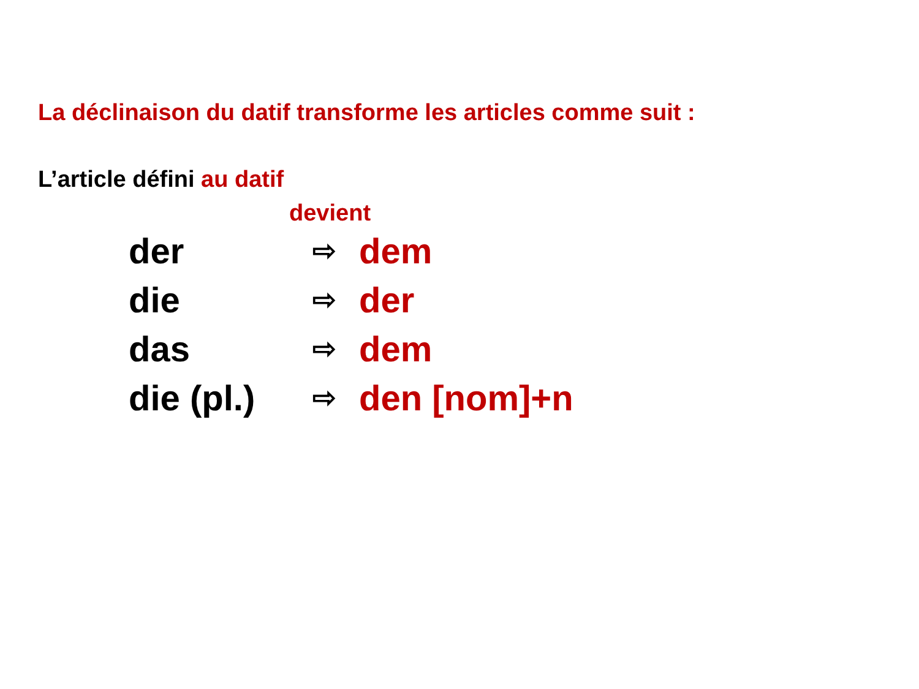La déclinaison du datif transforme les articles comme suit :
L’article défini au datif
devient
der ⇨ dem
die ⇨ der
das ⇨ dem
die (pl.) ⇨ den [nom]+n